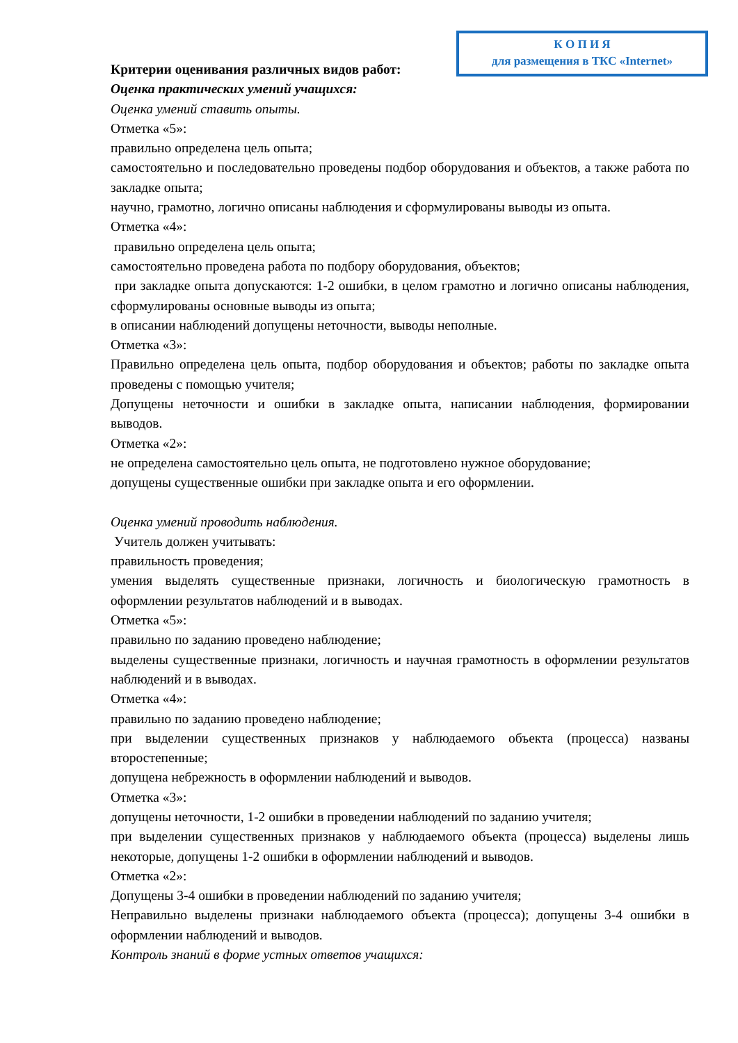К О П И Я
для размещения в ТКС «Internet»
Критерии оценивания различных видов работ:
Оценка практических умений учащихся:
Оценка умений ставить опыты.
Отметка «5»:
правильно определена цель опыта;
самостоятельно и последовательно проведены подбор оборудования и объектов, а также работа по закладке опыта;
научно, грамотно, логично описаны наблюдения и сформулированы выводы из опыта.
Отметка «4»:
правильно определена цель опыта;
самостоятельно проведена работа по подбору оборудования, объектов;
при закладке опыта допускаются: 1-2 ошибки, в целом грамотно и логично описаны наблюдения, сформулированы основные выводы из опыта;
в описании наблюдений допущены неточности, выводы неполные.
Отметка «3»:
Правильно определена цель опыта, подбор оборудования и объектов; работы по закладке опыта проведены с помощью учителя;
Допущены неточности и ошибки в закладке опыта, написании наблюдения, формировании выводов.
Отметка «2»:
не определена самостоятельно цель опыта, не подготовлено нужное оборудование;
допущены существенные ошибки при закладке опыта и его оформлении.
Оценка умений проводить наблюдения.
Учитель должен учитывать:
правильность проведения;
умения выделять существенные признаки, логичность и биологическую грамотность в оформлении результатов наблюдений и в выводах.
Отметка «5»:
правильно по заданию проведено наблюдение;
выделены существенные признаки, логичность и научная грамотность в оформлении результатов наблюдений и в выводах.
Отметка «4»:
правильно по заданию проведено наблюдение;
при выделении существенных признаков у наблюдаемого объекта (процесса) названы второстепенные;
допущена небрежность в оформлении наблюдений и выводов.
Отметка «3»:
допущены неточности, 1-2 ошибки в проведении наблюдений по заданию учителя;
при выделении существенных признаков у наблюдаемого объекта (процесса) выделены лишь некоторые, допущены 1-2 ошибки в оформлении наблюдений и выводов.
Отметка «2»:
Допущены 3-4 ошибки в проведении наблюдений по заданию учителя;
Неправильно выделены признаки наблюдаемого объекта (процесса); допущены 3-4 ошибки в оформлении наблюдений и выводов.
Контроль знаний в форме устных ответов учащихся: